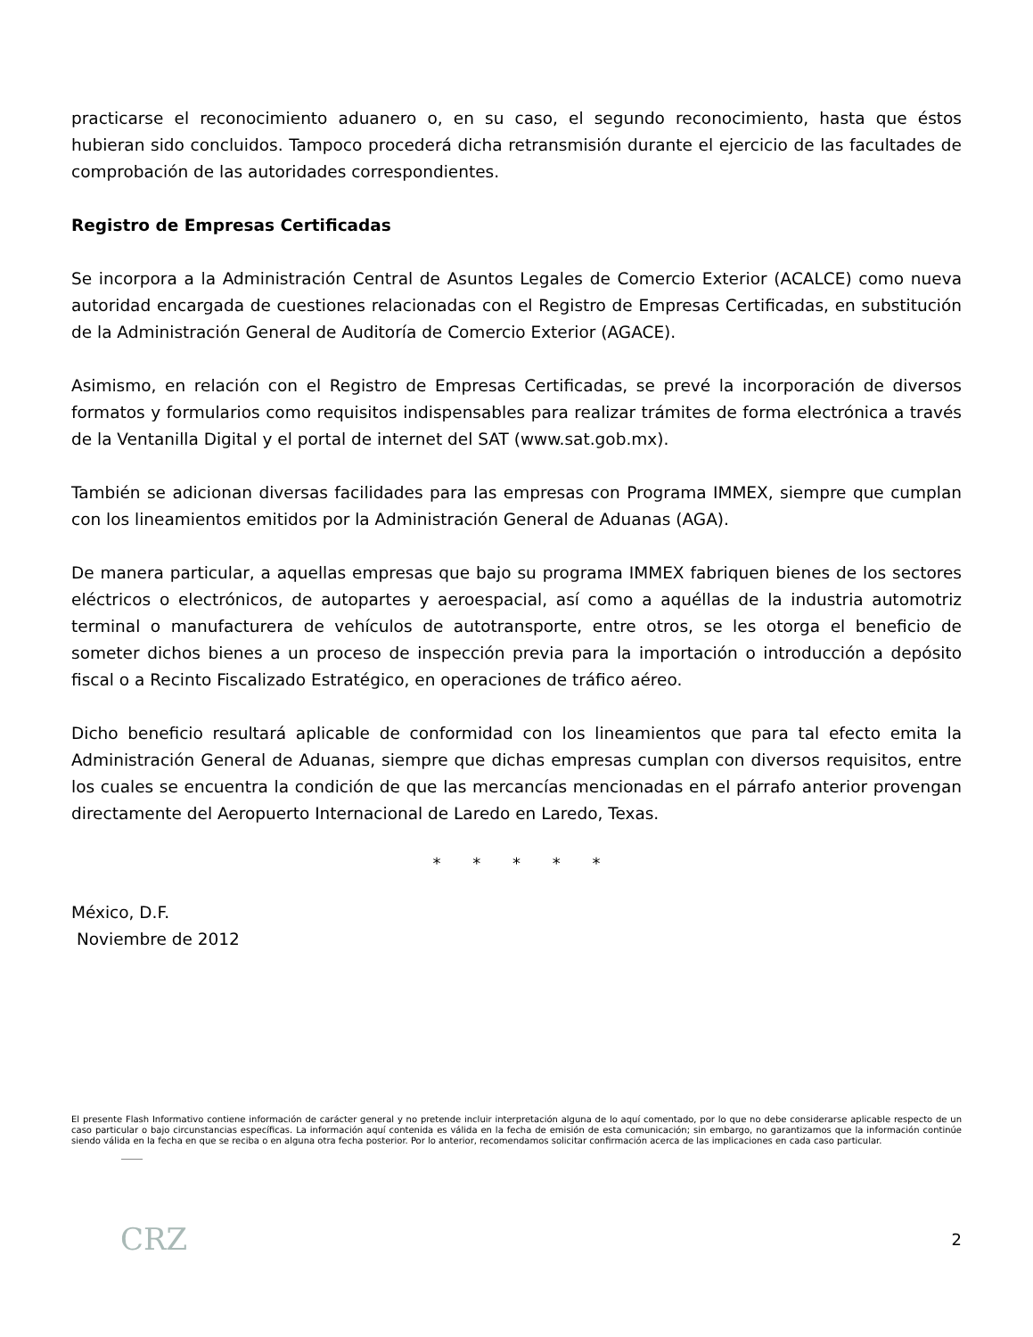practicarse el reconocimiento aduanero o, en su caso, el segundo reconocimiento, hasta que éstos hubieran sido concluidos. Tampoco procederá dicha retransmisión durante el ejercicio de las facultades de comprobación de las autoridades correspondientes.
Registro de Empresas Certificadas
Se incorpora a la Administración Central de Asuntos Legales de Comercio Exterior (ACALCE) como nueva autoridad encargada de cuestiones relacionadas con el Registro de Empresas Certificadas, en substitución de la Administración General de Auditoría de Comercio Exterior (AGACE).
Asimismo, en relación con el Registro de Empresas Certificadas, se prevé la incorporación de diversos formatos y formularios como requisitos indispensables para realizar trámites de forma electrónica a través de la Ventanilla Digital y el portal de internet del SAT (www.sat.gob.mx).
También se adicionan diversas facilidades para las empresas con Programa IMMEX, siempre que cumplan con los lineamientos emitidos por la Administración General de Aduanas (AGA).
De manera particular, a aquellas empresas que bajo su programa IMMEX fabriquen bienes de los sectores eléctricos o electrónicos, de autopartes y aeroespacial, así como a aquéllas de la industria automotriz terminal o manufacturera de vehículos de autotransporte, entre otros, se les otorga el beneficio de someter dichos bienes a un proceso de inspección previa para la importación o introducción a depósito fiscal o a Recinto Fiscalizado Estratégico, en operaciones de tráfico aéreo.
Dicho beneficio resultará aplicable de conformidad con los lineamientos que para tal efecto emita la Administración General de Aduanas, siempre que dichas empresas cumplan con diversos requisitos, entre los cuales se encuentra la condición de que las mercancías mencionadas en el párrafo anterior provengan directamente del Aeropuerto Internacional de Laredo en Laredo, Texas.
* * * * *
México, D.F.
Noviembre de 2012
El presente Flash Informativo contiene información de carácter general y no pretende incluir interpretación alguna de lo aquí comentado, por lo que no debe considerarse aplicable respecto de un caso particular o bajo circunstancias específicas. La información aquí contenida es válida en la fecha de emisión de esta comunicación; sin embargo, no garantizamos que la información continúe siendo válida en la fecha en que se reciba o en alguna otra fecha posterior. Por lo anterior, recomendamos solicitar confirmación acerca de las implicaciones en cada caso particular.
CRZ 2